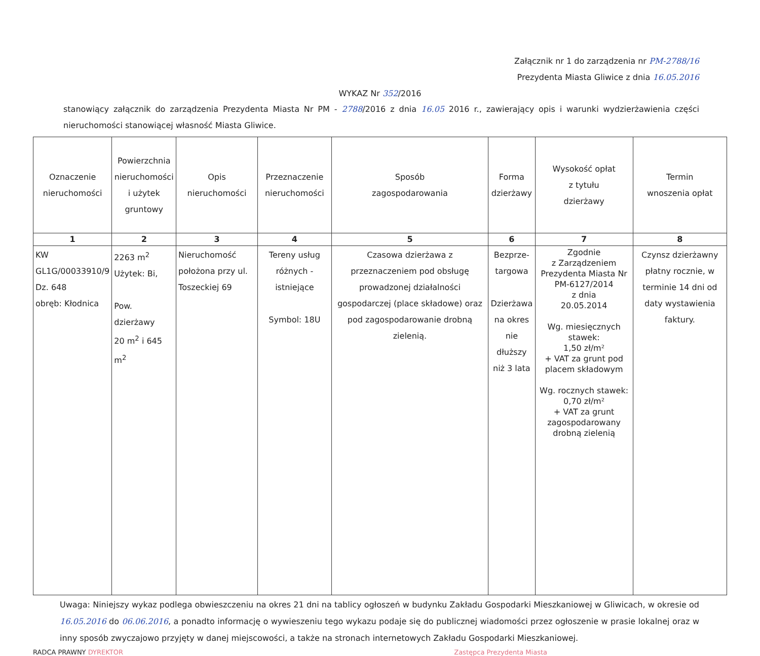Załącznik nr 1 do zarządzenia nr PM-2788/16
Prezydenta Miasta Gliwice z dnia 16.05.2016
WYKAZ Nr 352/2016
stanowiący załącznik do zarządzenia Prezydenta Miasta Nr PM - 2788/2016 z dnia 16.05 2016 r., zawierający opis i warunki wydzierżawienia części nieruchomości stanowiącej własność Miasta Gliwice.
| Oznaczenie nieruchomości | Powierzchnia nieruchomości i użytek gruntowy | Opis nieruchomości | Przeznaczenie nieruchomości | Sposób zagospodarowania | Forma dzierżawy | Wysokość opłat z tytułu dzierżawy | Termin wnoszenia opłat |
| --- | --- | --- | --- | --- | --- | --- | --- |
| 1 | 2 | 3 | 4 | 5 | 6 | 7 | 8 |
| KW GL1G/00033910/9 Dz. 648 obręb: Kłodnica | 2263 m<sup>2</sup> Użytek: Bi, Pow. dzierżawy 20 m<sup>2</sup> i 645 m<sup>2</sup> | Nieruchomość położona przy ul. Toszeckiej 69 | Tereny usług różnych - istniejące Symbol: 18U | Czasowa dzierżawa z przeznaczeniem pod obsługę prowadzonej działalności gospodarczej (place składowe) oraz pod zagospodarowanie drobną zielenią. | Bezprze- targowa Dzierżawa na okres nie dłuższy niż 3 lata | Zgodnie z Zarządzeniem Prezydenta Miasta Nr PM-6127/2014 z dnia 20.05.2014 Wg. miesięcznych stawek: 1,50 zł/m² + VAT za grunt pod placem składowym Wg. rocznych stawek: 0,70 zł/m² + VAT za grunt zagospodarowany drobną zielenią | Czynsz dzierżawny płatny rocznie, w terminie 14 dni od daty wystawienia faktury. |
Uwaga: Niniejszy wykaz podlega obwieszczeniu na okres 21 dni na tablicy ogłoszeń w budynku Zakładu Gospodarki Mieszkaniowej w Gliwicach, w okresie od 16.05.2016 do 06.06.2016, a ponadto informację o wywieszeniu tego wykazu podaje się do publicznej wiadomości przez ogłoszenie w prasie lokalnej oraz w inny sposób zwyczajowo przyjęty w danej miejscowości, a także na stronach internetowych Zakładu Gospodarki Mieszkaniowej.
RADCA PRAWNY DYREKTOR Zastępca Prezydenta Miasta